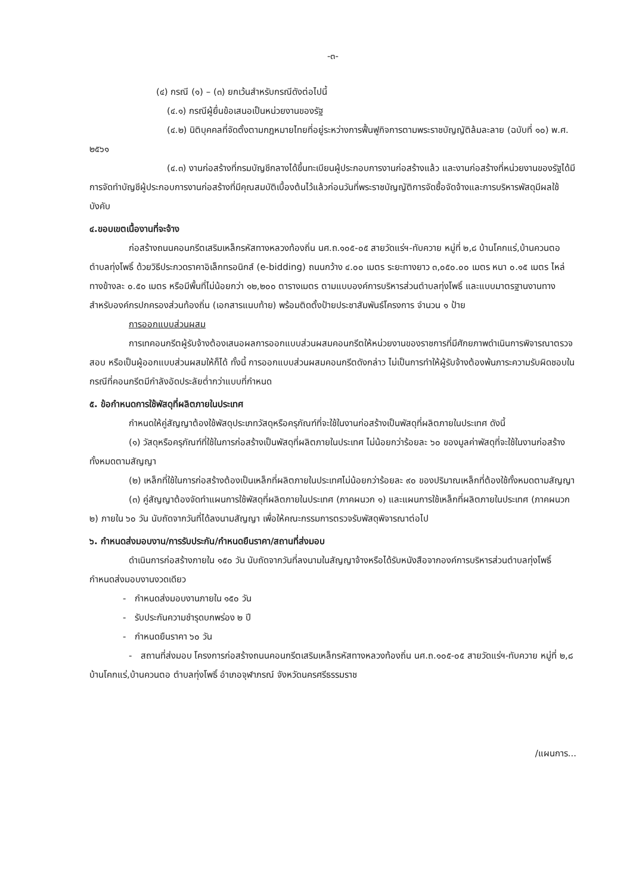-๓-
(๔) กรณี (๑) – (๓) ยกเว้นสำหรับกรณีดังต่อไปนี้
(๔.๑) กรณีผู้ยื่นข้อเสนอเป็นหน่วยงานของรัฐ
(๔.๒) นิติบุคคลที่จัดตั้งตามกฎหมายไทยที่อยู่ระหว่างการฟื้นฟูกิจการตามพระราชบัญญัติล้มละลาย (ฉบับที่ ๑๐) พ.ศ. ๒๕๖๑
(๔.๓) งานก่อสร้างที่กรมบัญชีกลางได้ขึ้นทะเบียนผู้ประกอบการงานก่อสร้างแล้ว และงานก่อสร้างที่หน่วยงานของรัฐได้มีการจัดทำบัญชีผู้ประกอบการงานก่อสร้างที่มีคุณสมบัติเบื้องต้นไว้แล้วก่อนวันที่พระราชบัญญัติการจัดซื้อจัดจ้างและการบริหารพัสดุมีผลใช้บังคับ
๔.ขอบเขตเนื้องานที่จะจ้าง
ก่อสร้างถนนคอนกรีตเสริมเหล็กรหัสทางหลวงท้องถิ่น นศ.ถ.๑๐๕-๐๕ สายวัดแร่ฯ-ทับควาย หมู่ที่ ๒,๘ บ้านโคกแร่,บ้านควนตอ ตำบลทุ่งโพธิ์ ด้วยวิธีประกวดราคาอิเล็กทรอนิกส์ (e-bidding) ถนนกว้าง ๔.๐๐ เมตร ระยะทางยาว ๓,๐๕๐.๐๐ เมตร หนา ๐.๑๕ เมตร ไหล่ทางข้างละ ๐.๕๐ เมตร หรือมีพื้นที่ไม่น้อยกว่า ๑๒,๒๐๐ ตารางเมตร ตามแบบองค์การบริหารส่วนตำบลทุ่งโพธิ์ และแบบมาตรฐานงานทางสำหรับองค์กรปกครองส่วนท้องถิ่น (เอกสารแนบท้าย) พร้อมติดตั้งป้ายประชาสัมพันธ์โครงการ จำนวน ๑ ป้าย
การออกแบบส่วนผสม
การเทคอนกรีตผู้รับจ้างต้องเสนอผลการออกแบบส่วนผสมคอนกรีตให้หน่วยงานของราชการที่มีศักยภาพดำเนินการพิจารณาตรวจสอบ หรือเป็นผู้ออกแบบส่วนผสมให้ก็ได้ ทั้งนี้ การออกแบบส่วนผสมคอนกรีตดังกล่าว ไม่เป็นการทำให้ผู้รับจ้างต้องพ้นภาระความรับผิดชอบในกรณีที่คอนกรีตมีกำลังอัดประลัยต่ำกว่าแบบที่กำหนด
๕. ข้อกำหนดการใช้พัสดุที่ผลิตภายในประเทศ
กำหนดให้คู่สัญญาต้องใช้พัสดุประเภทวัสดุหรือครุภัณฑ์ที่จะใช้ในงานก่อสร้างเป็นพัสดุที่ผลิตภายในประเทศ ดังนี้
(๑) วัสดุหรือครุภัณฑ์ที่ใช้ในการก่อสร้างเป็นพัสดุที่ผลิตภายในประเทศ ไม่น้อยกว่าร้อยละ ๖๐ ของมูลค่าพัสดุที่จะใช้ในงานก่อสร้างทั้งหมดตามสัญญา
(๒) เหล็กที่ใช้ในการก่อสร้างต้องเป็นเหล็กที่ผลิตภายในประเทศไม่น้อยกว่าร้อยละ ๙๐ ของปริมาณเหล็กที่ต้องใช้ทั้งหมดตามสัญญา
(๓) คู่สัญญาต้องจัดทำแผนการใช้พัสดุที่ผลิตภายในประเทศ (ภาคผนวก ๑) และแผนการใช้เหล็กที่ผลิตภายในประเทศ (ภาคผนวก ๒) ภายใน ๖๐ วัน นับถัดจากวันที่ได้ลงนามสัญญา เพื่อให้คณะกรรมการตรวจรับพัสดุพิจารณาต่อไป
๖. กำหนดส่งมอบงาน/การรับประกัน/กำหนดยืนราคา/สถานที่ส่งมอบ
ดำเนินการก่อสร้างภายใน ๑๕๐ วัน นับถัดจากวันที่ลงนามในสัญญาจ้างหรือได้รับหนังสือจากองค์การบริหารส่วนตำบลทุ่งโพธิ์ กำหนดส่งมอบงานงวดเดียว
- กำหนดส่งมอบงานภายใน ๑๕๐ วัน
- รับประกันความชำรุดบกพร่อง ๒ ปี
- กำหนดยืนราคา ๖๐ วัน
- สถานที่ส่งมอบ โครงการก่อสร้างถนนคอนกรีตเสริมเหล็กรหัสทางหลวงท้องถิ่น นศ.ถ.๑๐๕-๐๕ สายวัดแร่ฯ-ทับควาย หมู่ที่ ๒,๘ บ้านโคกแร่,บ้านควนตอ ตำบลทุ่งโพธิ์ อำเภอจุฬาภรณ์ จังหวัดนครศรีธรรมราช
/แผนการ...